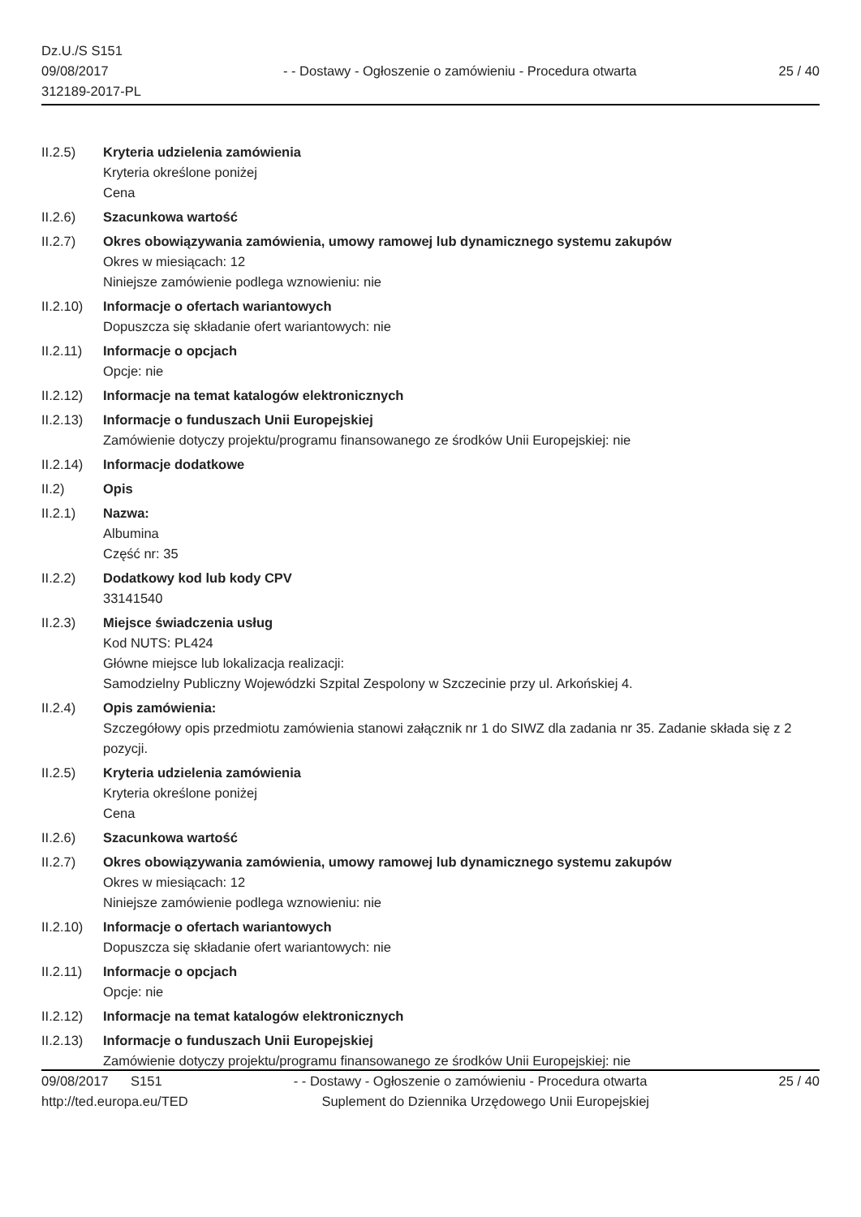Dz.U./S S151
09/08/2017
312189-2017-PL
- - Dostawy - Ogłoszenie o zamówieniu - Procedura otwarta
25 / 40
II.2.5) Kryteria udzielenia zamówienia
Kryteria określone poniżej
Cena
II.2.6) Szacunkowa wartość
II.2.7) Okres obowiązywania zamówienia, umowy ramowej lub dynamicznego systemu zakupów
Okres w miesiącach: 12
Niniejsze zamówienie podlega wznowieniu: nie
II.2.10)
Informacje o ofertach wariantowych
Dopuszcza się składanie ofert wariantowych: nie
II.2.11)
Informacje o opcjach
Opcje: nie
II.2.12)
Informacje na temat katalogów elektronicznych
II.2.13)
Informacje o funduszach Unii Europejskiej
Zamówienie dotyczy projektu/programu finansowanego ze środków Unii Europejskiej: nie
II.2.14)
Informacje dodatkowe
II.2) Opis
II.2.1) Nazwa:
Albumina
Część nr: 35
II.2.2) Dodatkowy kod lub kody CPV
33141540
II.2.3) Miejsce świadczenia usług
Kod NUTS: PL424
Główne miejsce lub lokalizacja realizacji:
Samodzielny Publiczny Wojewódzki Szpital Zespolony w Szczecinie przy ul. Arkońskiej 4.
II.2.4) Opis zamówienia:
Szczegółowy opis przedmiotu zamówienia stanowi załącznik nr 1 do SIWZ dla zadania nr 35. Zadanie składa się z 2 pozycji.
II.2.5) Kryteria udzielenia zamówienia
Kryteria określone poniżej
Cena
II.2.6) Szacunkowa wartość
II.2.7) Okres obowiązywania zamówienia, umowy ramowej lub dynamicznego systemu zakupów
Okres w miesiącach: 12
Niniejsze zamówienie podlega wznowieniu: nie
II.2.10)
Informacje o ofertach wariantowych
Dopuszcza się składanie ofert wariantowych: nie
II.2.11)
Informacje o opcjach
Opcje: nie
II.2.12)
Informacje na temat katalogów elektronicznych
II.2.13)
Informacje o funduszach Unii Europejskiej
Zamówienie dotyczy projektu/programu finansowanego ze środków Unii Europejskiej: nie
09/08/2017 S151 - - Dostawy - Ogłoszenie o zamówieniu - Procedura otwarta 25 / 40
http://ted.europa.eu/TED Suplement do Dziennika Urzędowego Unii Europejskiej